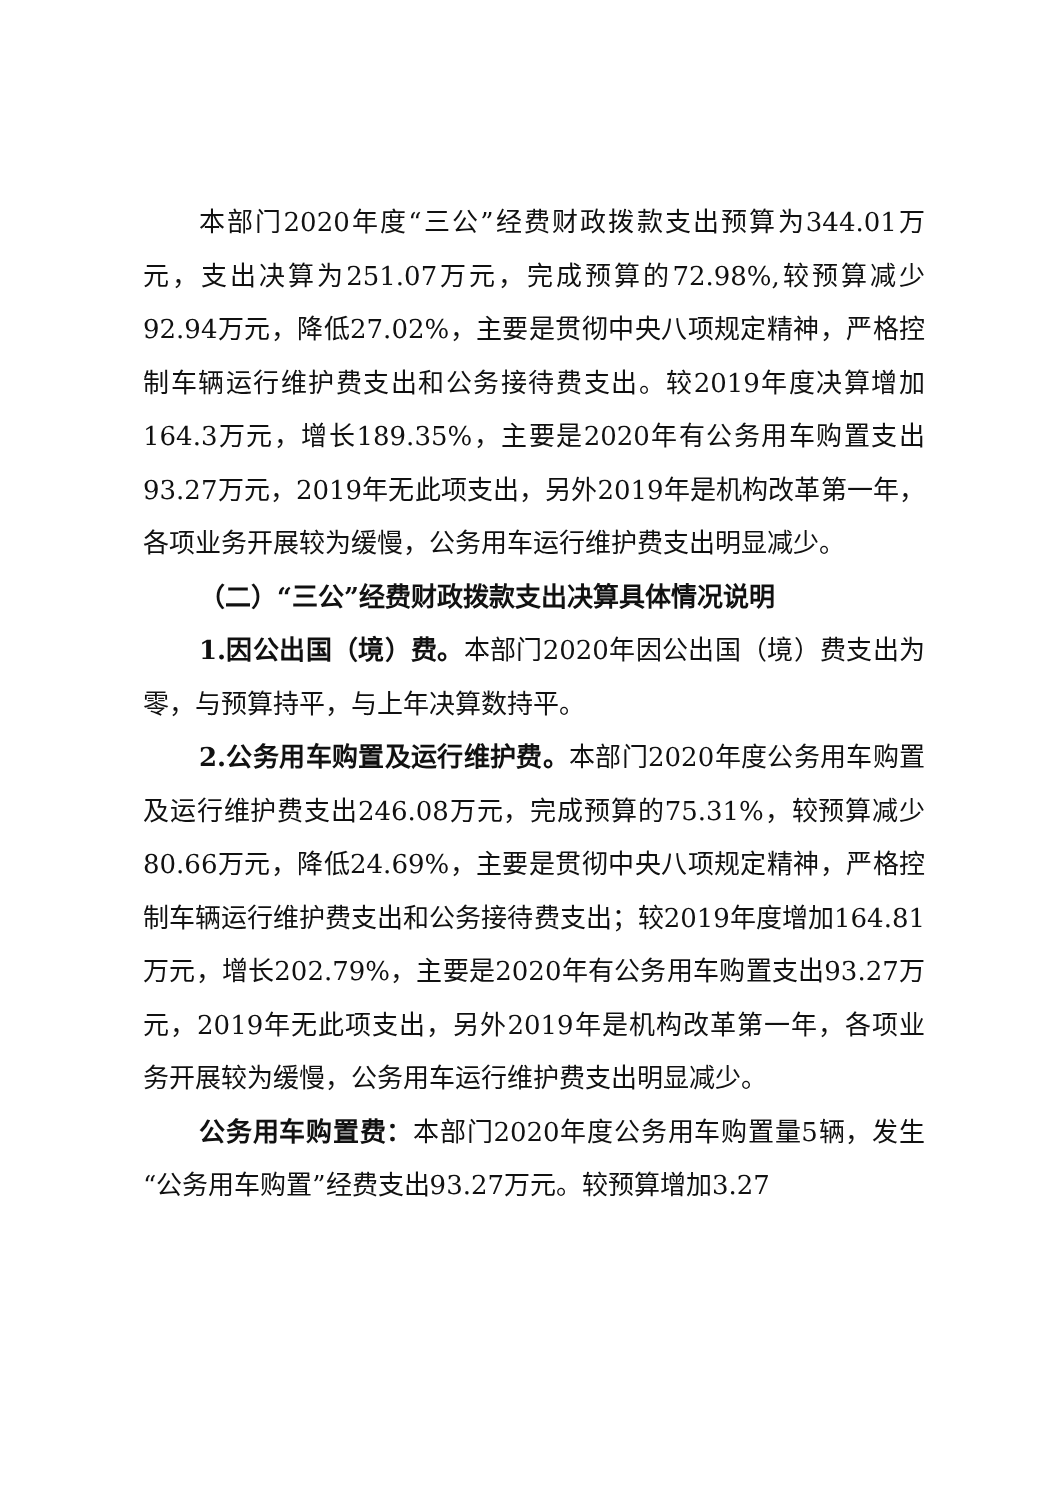本部门2020年度“三公”经费财政拨款支出预算为344.01万元，支出决算为251.07万元，完成预算的72.98%,较预算减少92.94万元，降低27.02%，主要是贯彻中央八项规定精神，严格控制车辆运行维护费支出和公务接待费支出。较2019年度决算增加164.3万元，增长189.35%，主要是2020年有公务用车购置支出93.27万元，2019年无此项支出，另外2019年是机构改革第一年，各项业务开展较为缓慢，公务用车运行维护费支出明显减少。
（二）“三公”经费财政拨款支出决算具体情况说明
1.因公出国（境）费。本部门2020年因公出国（境）费支出为零，与预算持平，与上年决算数持平。
2.公务用车购置及运行维护费。本部门2020年度公务用车购置及运行维护费支出246.08万元，完成预算的75.31%，较预算减少80.66万元，降低24.69%，主要是贯彻中央八项规定精神，严格控制车辆运行维护费支出和公务接待费支出；较2019年度增加164.81万元，增长202.79%，主要是2020年有公务用车购置支出93.27万元，2019年无此项支出，另外2019年是机构改革第一年，各项业务开展较为缓慢，公务用车运行维护费支出明显减少。
公务用车购置费：本部门2020年度公务用车购置量5辆，发生“公务用车购置”经费支出93.27万元。较预算增加3.27